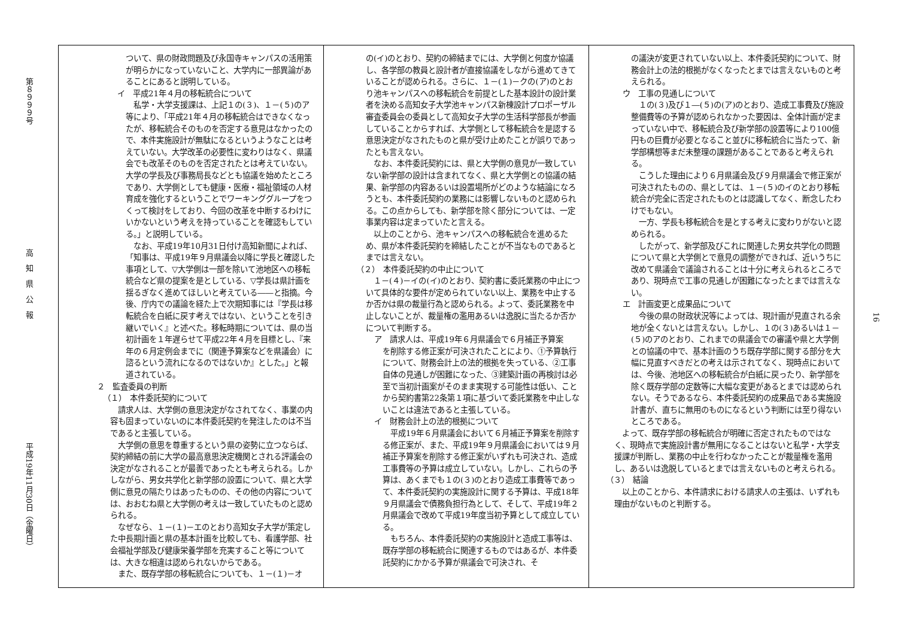第８９９９号
高　知　県　公　報
平成19年11月30日（金曜日）
ついて、県の財政問題及び永国寺キャンパスの活用策が明らかになっていないこと、大学内に一部異論があることにあると説明している。
イ　平成21年４月の移転統合について
　私学・大学支援課は、上記１の(３)、１－(５)のア等により、「平成21年４月の移転統合はできなくなったが、移転統合そのものを否定する意見はなかったので、本件実施設計が無駄になるというようなことは考えていない。大学改革の必要性に変わりはなく、県議会でも改革そのものを否定されたとは考えていない。大学の学長及び事務局長などとも協議を始めたところであり、大学側としても健康・医療・福祉領域の人材育成を強化するということでワーキンググループをつくって検討をしており、今回の改革を中断するわけにいかないという考えを持っていることを確認もしている。」と説明している。
　なお、平成19年10月31日付け高知新聞によれば、「知事は、平成19年９月県議会以降に学長と確認した事項として、▽大学側は一部を除いて池地区への移転統合など県の提案を是としている、▽学長は県計画を揺るぎなく進めてほしいと考えている――と指摘。今後、庁内での議論を経た上で次期知事には『学長は移転統合を白紙に戻す考えではない、ということを引き継いでいく』と述べた。移転時期については、県の当初計画を１年遅らせて平成22年４月を目標とし、『来年の６月定例会までに（関連予算案などを県議会）に諮るという流れになるのではないか』とした。」と報道されている。
２　監査委員の判断
（１）　本件委託契約について
　請求人は、大学側の意思決定がなされてなく、事業の内容も固まっていないのに本件委託契約を発注したのは不当であると主張している。
　大学側の意思を尊重するという県の姿勢に立つならば、契約締結の前に大学の最高意思決定機関とされる評議会の決定がなされることが最善であったとも考えられる。しかしながら、男女共学化と新学部の設置について、県と大学側に意見の隔たりはあったものの、その他の内容については、おおむね県と大学側の考えは一致していたものと認められる。
　なぜなら、１－(１)－エのとおり高知女子大学が策定した中長期計画と県の基本計画を比較しても、看護学部、社会福祉学部及び健康栄養学部を充実すること等については、大きな相違は認められないからである。
　また、既存学部の移転統合についても、１－(１)－オ
の(イ)のとおり、契約の締結までには、大学側と何度か協議し、各学部の教員と設計者が直接協議をしながら進めてきていることが認められる。さらに、１－(１)－クの(ア)のとおり池キャンパスへの移転統合を前提とした基本設計の設計業者を決める高知女子大学池キャンパス新棟設計プロポーザル審査委員会の委員として高知女子大学の生活科学部長が参画していることからすれば、大学側として移転統合を是認する意思決定がなされたものと県が受け止めたことが誤りであったとも言えない。
　なお、本件委託契約には、県と大学側の意見が一致していない新学部の設計は含まれてなく、県と大学側との協議の結果、新学部の内容あるいは設置場所がどのような結論になろうとも、本件委託契約の業務には影響しないものと認められる。この点からしても、新学部を除く部分については、一定事業内容は定まっていたと言える。
　以上のことから、池キャンパスへの移転統合を進めるため、県が本件委託契約を締結したことが不当なものであるとまでは言えない。
（２）　本件委託契約の中止について
　１－(４)－イの(イ)のとおり、契約書に委託業務の中止について具体的な要件が定められていない以上、業務を中止するか否かは県の裁量行為と認められる。よって、委託業務を中止しないことが、裁量権の濫用あるいは逸脱に当たるか否かについて判断する。
ア　請求人は、平成19年６月県議会で６月補正予算案
を削除する修正案が可決されたことにより、①予算執行について、財務会計上の法的根拠を失っている、②工事自体の見通しが困難になった、③建築計画の再検討は必至で当初計画案がそのまま実現する可能性は低い、ことから契約書第22条第１項に基づいて委託業務を中止しないことは違法であると主張している。
イ　財務会計上の法的根拠について
　平成19年６月県議会において６月補正予算案を削除する修正案が、また、平成19年９月県議会においては９月補正予算案を削除する修正案がいずれも可決され、造成工事費等の予算は成立していない。しかし、これらの予算は、あくまでも１の(３)のとおり造成工事費等であって、本件委託契約の実施設計に関する予算は、平成18年９月県議会で債務負担行為として、そして、平成19年２月県議会で改めて平成19年度当初予算として成立している。
　もちろん、本件委託契約の実施設計と造成工事等は、既存学部の移転統合に関連するものではあるが、本件委託契約にかかる予算が県議会で可決され、そ
の議決が変更されていない以上、本件委託契約について、財務会計上の法的根拠がなくなったとまでは言えないものと考えられる。
ウ　工事の見通しについて
　１の(３)及び１―(５)の(ア)のとおり、造成工事費及び施設整備費等の予算が認められなかった要因は、全体計画が定まっていない中で、移転統合及び新学部の設置等により100億円もの巨費が必要となること並びに移転統合に当たって、新学部構想等まだ未整理の課題があることであると考えられる。
　こうした理由により６月県議会及び９月県議会で修正案が可決されたものの、県としては、１－(５)のイのとおり移転統合が完全に否定されたものとは認識してなく、断念したわけでもない。
　一方、学長も移転統合を是とする考えに変わりがないと認められる。
　したがって、新学部及びこれに関連した男女共学化の問題について県と大学側とで意見の調整ができれば、近いうちに改めて県議会で議論されることは十分に考えられるところであり、現時点で工事の見通しが困難になったとまでは言えない。
エ　計画変更と成果品について
　今後の県の財政状況等によっては、現計画が見直される余地が全くないとは言えない。しかし、１の(３)あるいは１－(５)のアのとおり、これまでの県議会での審議や県と大学側との協議の中で、基本計画のうち既存学部に関する部分を大幅に見直すべきだとの考えは示されてなく、現時点においては、今後、池地区への移転統合が白紙に戻ったり、新学部を除く既存学部の定数等に大幅な変更があるとまでは認められない。そうであるなら、本件委託契約の成果品である実施設計書が、直ちに無用のものになるという判断には至り得ないところである。
　よって、既存学部の移転統合が明確に否定されたものではなく、現時点で実施設計書が無用になることはないと私学・大学支援課が判断し、業務の中止を行わなかったことが裁量権を濫用し、あるいは逸脱しているとまでは言えないものと考えられる。
（３）　結論
　以上のことから、本件請求における請求人の主張は、いずれも理由がないものと判断する。
16